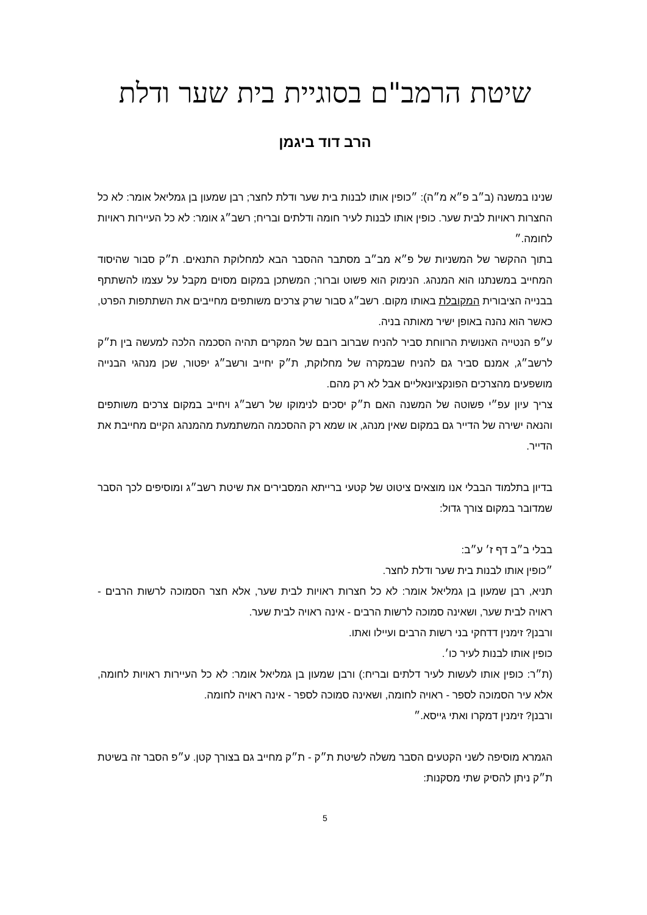שיטת הרמב"ם בסוגיית בית שער ודלת
הרב דוד ביגמן
שנינו במשנה (ב״ב פ״א מ״ה): ״כופין אותו לבנות בית שער ודלת לחצר; רבן שמעון בן גמליאל אומר: לא כל החצרות ראויות לבית שער. כופין אותו לבנות לעיר חומה ודלתים ובריח; רשב״ג אומר: לא כל העיירות ראויות לחומה.״
בתוך ההקשר של המשניות של פ״א מב״ב מסתבר ההסבר הבא למחלוקת התנאים. ת״ק סבור שהיסוד המחייב במשנתנו הוא המנהג. הנימוק הוא פשוט וברור; המשתכן במקום מסוים מקבל על עצמו להשתתף בבנייה הציבורית המקובלת באותו מקום. רשב״ג סבור שרק צרכים משותפים מחייבים את השתתפות הפרט, כאשר הוא נהנה באופן ישיר מאותה בניה.
ע״פ הנטייה האנושית הרווחת סביר להניח שברוב רובם של המקרים תהיה הסכמה הלכה למעשה בין ת״ק לרשב״ג, אמנם סביר גם להניח שבמקרה של מחלוקת, ת״ק יחייב ורשב״ג יפטור, שכן מנהגי הבנייה מושפעים מהצרכים הפונקציונאליים אבל לא רק מהם.
צריך עיון עפ״י פשוטה של המשנה האם ת״ק יסכים לנימוקו של רשב״ג ויחייב במקום צרכים משותפים והנאה ישירה של הדייר גם במקום שאין מנהג, או שמא רק ההסכמה המשתמעת מהמנהג הקיים מחייבת את הדייר.
בדיון בתלמוד הבבלי אנו מוצאים ציטוט של קטעי ברייתא המסבירים את שיטת רשב״ג ומוסיפים לכך הסבר שמדובר במקום צורך גדול:
בבלי ב״ב דף ז׳ ע״ב:
״כופין אותו לבנות בית שער ודלת לחצר.
תניא, רבן שמעון בן גמליאל אומר: לא כל חצרות ראויות לבית שער, אלא חצר הסמוכה לרשות הרבים - ראויה לבית שער, ושאינה סמוכה לרשות הרבים - אינה ראויה לבית שער.
ורבנן? זימנין דדחקי בני רשות הרבים ועיילו ואתו.
כופין אותו לבנות לעיר כו׳.
(ת״ר: כופין אותו לעשות לעיר דלתים ובריח:) ורבן שמעון בן גמליאל אומר: לא כל העיירות ראויות לחומה, אלא עיר הסמוכה לספר - ראויה לחומה, ושאינה סמוכה לספר - אינה ראויה לחומה.
ורבנן? זימנין דמקרו ואתי גייסא.״
הגמרא מוסיפה לשני הקטעים הסבר משלה לשיטת ת״ק - ת״ק מחייב גם בצורך קטן. ע״פ הסבר זה בשיטת ת״ק ניתן להסיק שתי מסקנות:
5